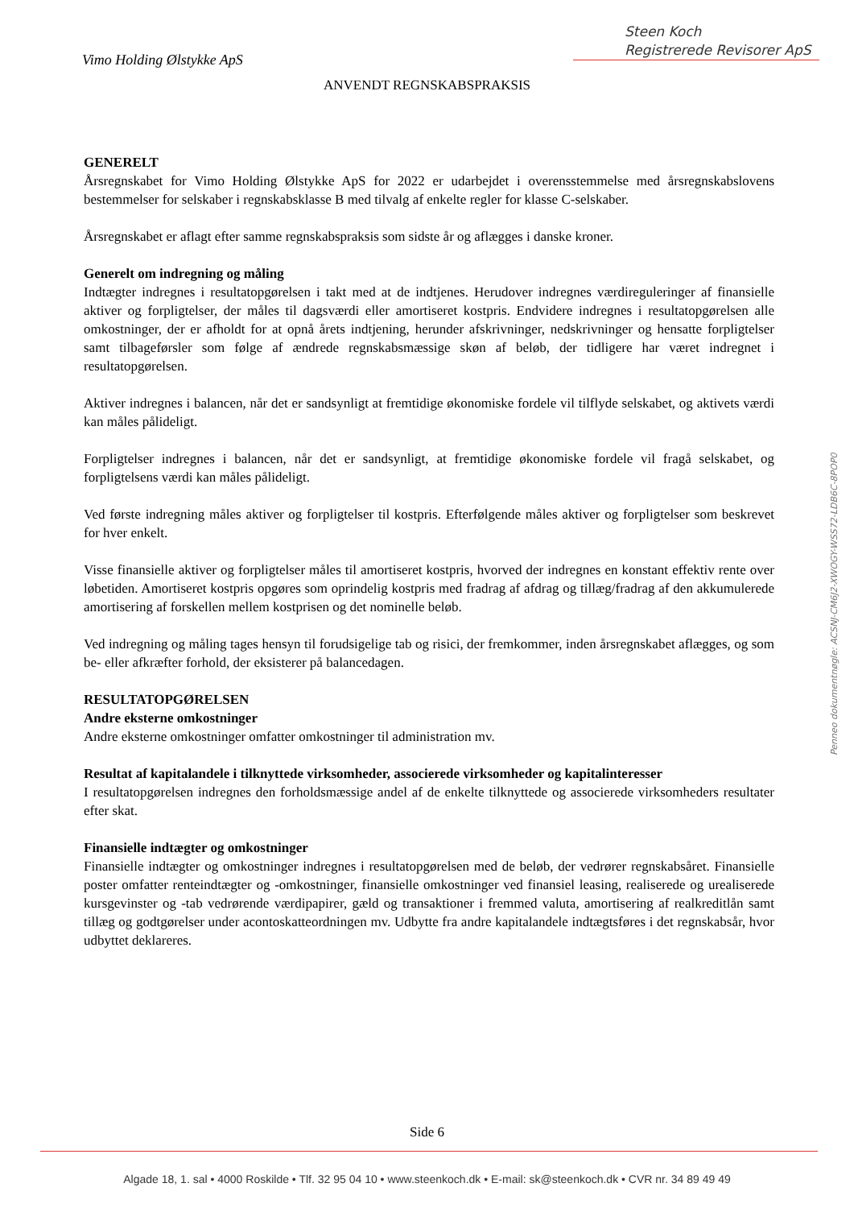Steen Koch
Registrerede Revisorer ApS
Vimo Holding Ølstykke ApS
ANVENDT REGNSKABSPRAKSIS
GENERELT
Årsregnskabet for Vimo Holding Ølstykke ApS for 2022 er udarbejdet i overensstemmelse med årsregnskabslovens bestemmelser for selskaber i regnskabsklasse B med tilvalg af enkelte regler for klasse C-selskaber.
Årsregnskabet er aflagt efter samme regnskabspraksis som sidste år og aflægges i danske kroner.
Generelt om indregning og måling
Indtægter indregnes i resultatopgørelsen i takt med at de indtjenes. Herudover indregnes værdireguleringer af finansielle aktiver og forpligtelser, der måles til dagsværdi eller amortiseret kostpris. Endvidere indregnes i resultatopgørelsen alle omkostninger, der er afholdt for at opnå årets indtjening, herunder afskrivninger, nedskrivninger og hensatte forpligtelser samt tilbageførsler som følge af ændrede regnskabsmæssige skøn af beløb, der tidligere har været indregnet i resultatopgørelsen.
Aktiver indregnes i balancen, når det er sandsynligt at fremtidige økonomiske fordele vil tilflyde selskabet, og aktivets værdi kan måles pålideligt.
Forpligtelser indregnes i balancen, når det er sandsynligt, at fremtidige økonomiske fordele vil fragå selskabet, og forpligtelsens værdi kan måles pålideligt.
Ved første indregning måles aktiver og forpligtelser til kostpris. Efterfølgende måles aktiver og forpligtelser som beskrevet for hver enkelt.
Visse finansielle aktiver og forpligtelser måles til amortiseret kostpris, hvorved der indregnes en konstant effektiv rente over løbetiden. Amortiseret kostpris opgøres som oprindelig kostpris med fradrag af afdrag og tillæg/fradrag af den akkumulerede amortisering af forskellen mellem kostprisen og det nominelle beløb.
Ved indregning og måling tages hensyn til forudsigelige tab og risici, der fremkommer, inden årsregnskabet aflægges, og som be- eller afkræfter forhold, der eksisterer på balancedagen.
RESULTATOPGØRELSEN
Andre eksterne omkostninger
Andre eksterne omkostninger omfatter omkostninger til administration mv.
Resultat af kapitalandele i tilknyttede virksomheder, associerede virksomheder og kapitalinteresser
I resultatopgørelsen indregnes den forholdsmæssige andel af de enkelte tilknyttede og associerede virksomheders resultater efter skat.
Finansielle indtægter og omkostninger
Finansielle indtægter og omkostninger indregnes i resultatopgørelsen med de beløb, der vedrører regnskabsåret. Finansielle poster omfatter renteindtægter og -omkostninger, finansielle omkostninger ved finansiel leasing, realiserede og urealiserede kursgevinster og -tab vedrørende værdipapirer, gæld og transaktioner i fremmed valuta, amortisering af realkreditlån samt tillæg og godtgørelser under acontoskatteordningen mv. Udbytte fra andre kapitalandele indtægtsføres i det regnskabsår, hvor udbyttet deklareres.
Penneo dokumentnøgle: ACSNJ-CM6J2-XWOGY-WSS72-LDB6C-8POP0
Side 6
Algade 18, 1. sal • 4000 Roskilde • Tlf. 32 95 04 10 • www.steenkoch.dk • E-mail: sk@steenkoch.dk • CVR nr. 34 89 49 49